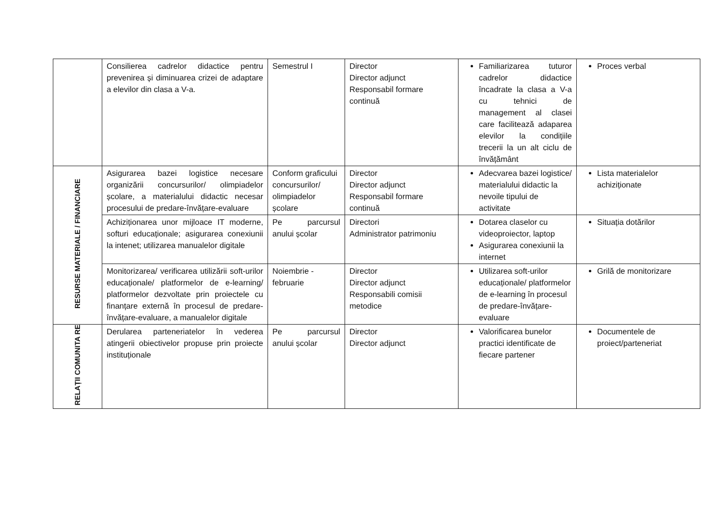| | Consilierea cadrelor didactice pentru prevenirea și diminuarea crizei de adaptare a elevilor din clasa a V-a. | Semestrul I | Director Director adjunct Responsabil formare continuă | Familiarizarea tuturor cadrelor didactice încadrate la clasa a V-a cu tehnici de management al clasei care facilitează adaparea elevilor la condițiile trecerii la un alt ciclu de învățământ | Proces verbal |
| RESURSE MATERIALE / FINANCIARE | Asigurarea bazei logistice necesare organizării concursurilor/ olimpiadelor școlare, a materialului didactic necesar procesului de predare-învățare-evaluare | Conform graficului concursurilor/ olimpiadelor școlare | Director Director adjunct Responsabil formare continuă | Adecvarea bazei logistice/ materialului didactic la nevoile tipului de activitate | Lista materialelor achiziționate |
| | Achiziționarea unor mijloace IT moderne, softuri educaționale; asigurarea conexiunii la intenet; utilizarea manualelor digitale | Pe parcursul anului școlar | Directori Administrator patrimoniu | Dotarea claselor cu videoproiector, laptop Asigurarea conexiunii la internet | Situația dotărilor |
| | Monitorizarea/ verificarea utilizării soft-urilor educaționale/ platformelor de e-learning/ platformelor dezvoltate prin proiectele cu finanțare externă în procesul de predare-învățare-evaluare, a manualelor digitale | Noiembrie - februarie | Director Director adjunct Responsabili comisii metodice | Utilizarea soft-urilor educaționale/ platformelor de e-learning în procesul de predare-învățare-evaluare | Grilă de monitorizare |
| RELAȚII COMUNITA RE | Derularea parteneriatelor în vederea atingerii obiectivelor propuse prin proiecte instituționale | Pe parcursul anului școlar | Director Director adjunct | Valorificarea bunelor practici identificate de fiecare partener | Documentele de proiect/parteneriat |